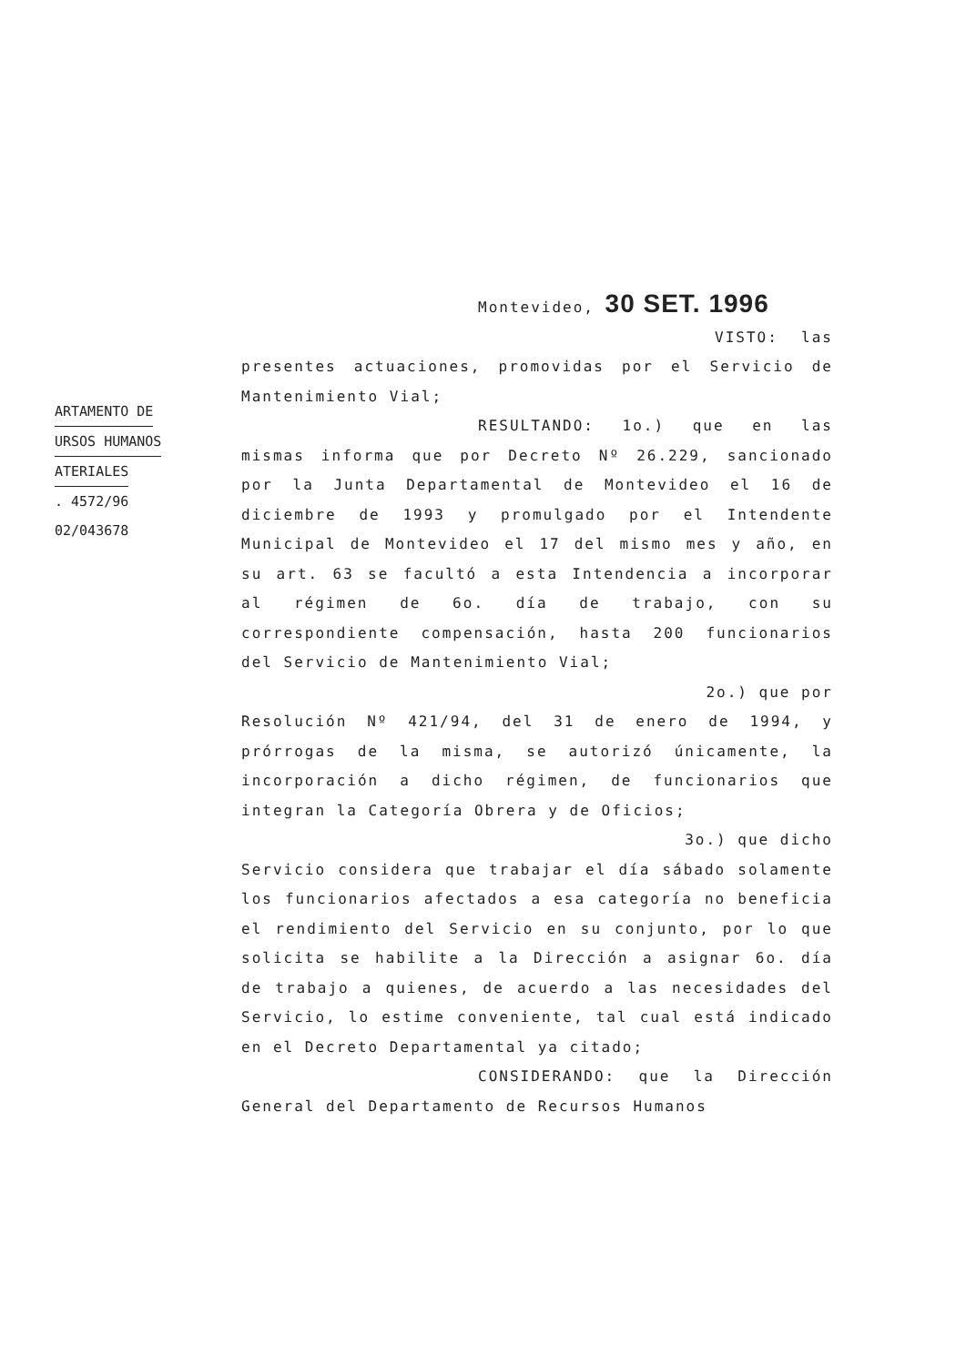ARTAMENTO DE
URSOS HUMANOS
ATERIALES
. 4572/96
02/043678
Montevideo, 30 SET. 1996
VISTO: las presentes actuaciones, promovidas por el Servicio de Mantenimiento Vial;
RESULTANDO: 1o.) que en las mismas informa que por Decreto Nº 26.229, sancionado por la Junta Departamental de Montevideo el 16 de diciembre de 1993 y promulgado por el Intendente Municipal de Montevideo el 17 del mismo mes y año, en su art. 63 se facultó a esta Intendencia a incorporar al régimen de 6o. día de trabajo, con su correspondiente compensación, hasta 200 funcionarios del Servicio de Mantenimiento Vial;
2o.) que por
Resolución Nº 421/94, del 31 de enero de 1994, y prórrogas de la misma, se autorizó únicamente, la incorporación a dicho régimen, de funcionarios que integran la Categoría Obrera y de Oficios;
3o.) que dicho
Servicio considera que trabajar el día sábado solamente los funcionarios afectados a esa categoría no beneficia el rendimiento del Servicio en su conjunto, por lo que solicita se habilite a la Dirección a asignar 6o. día de trabajo a quienes, de acuerdo a las necesidades del Servicio, lo estime conveniente, tal cual está indicado en el Decreto Departamental ya citado;
CONSIDERANDO: que la Dirección General del Departamento de Recursos Humanos